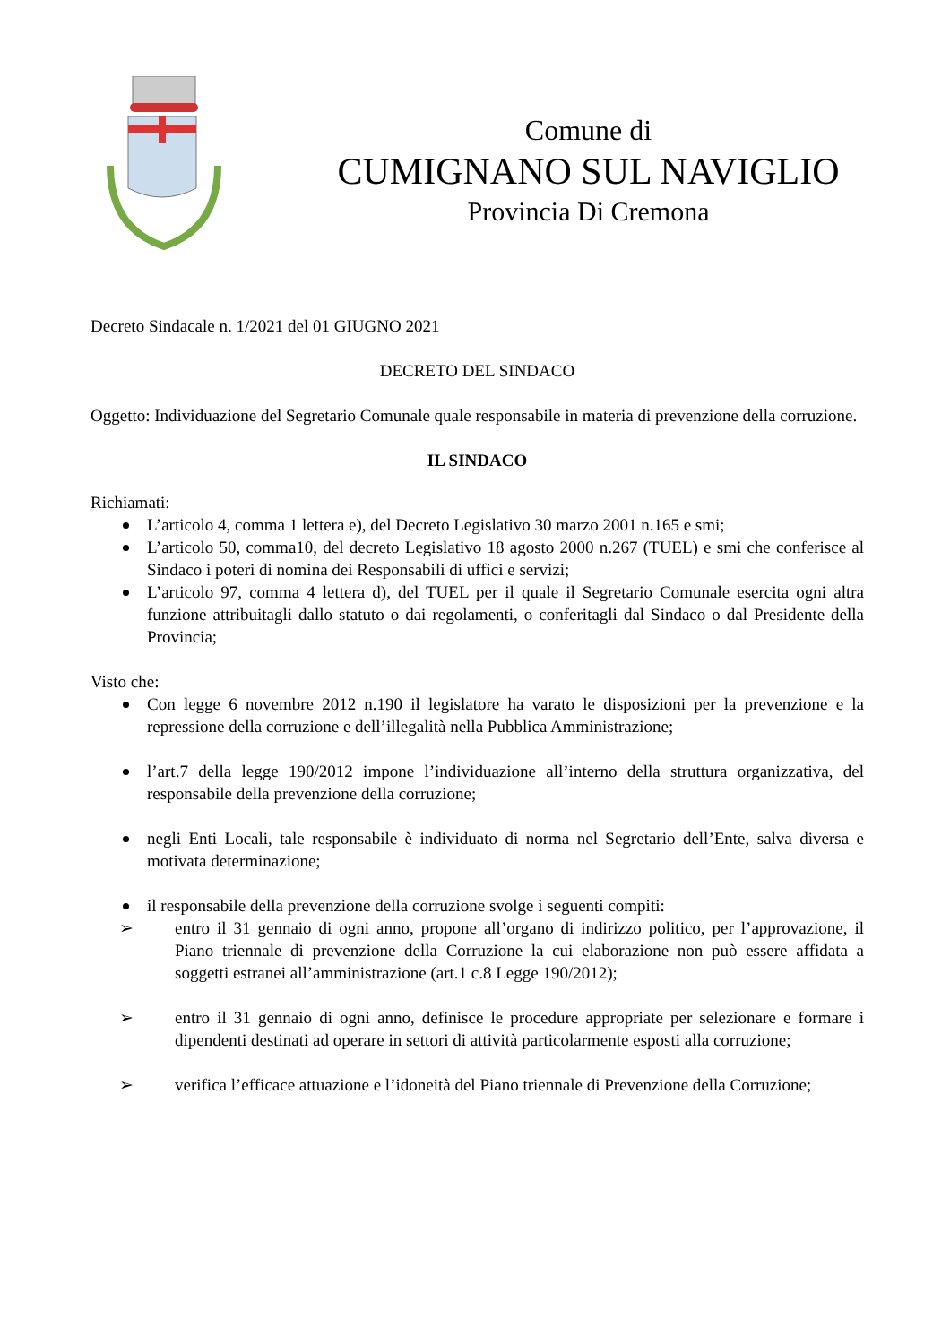Comune di
CUMIGNANO SUL NAVIGLIO
Provincia Di Cremona
Decreto Sindacale n. 1/2021 del 01 GIUGNO 2021
DECRETO DEL SINDACO
Oggetto: Individuazione del Segretario Comunale quale responsabile in materia di prevenzione della corruzione.
IL SINDACO
Richiamati:
L’articolo 4, comma 1 lettera e), del Decreto Legislativo 30 marzo 2001 n.165 e smi;
L’articolo 50, comma10, del decreto Legislativo 18 agosto 2000 n.267 (TUEL) e smi che conferisce al Sindaco i poteri di nomina dei Responsabili di uffici e servizi;
L’articolo 97, comma 4 lettera d), del TUEL per il quale il Segretario Comunale esercita ogni altra funzione attribuitagli dallo statuto o dai regolamenti, o conferitagli dal Sindaco o dal Presidente della Provincia;
Visto che:
Con legge 6 novembre 2012 n.190 il legislatore ha varato le disposizioni per la prevenzione e la repressione della corruzione e dell’illegalità nella Pubblica Amministrazione;
l’art.7 della legge 190/2012 impone l’individuazione all’interno della struttura organizzativa, del responsabile della prevenzione della corruzione;
negli Enti Locali, tale responsabile è individuato di norma nel Segretario dell’Ente, salva diversa e motivata determinazione;
il responsabile della prevenzione della corruzione svolge i seguenti compiti:
➢ entro il 31 gennaio di ogni anno, propone all’organo di indirizzo politico, per l’approvazione, il Piano triennale di prevenzione della Corruzione la cui elaborazione non può essere affidata a soggetti estranei all’amministrazione (art.1 c.8 Legge 190/2012);
➢ entro il 31 gennaio di ogni anno, definisce le procedure appropriate per selezionare e formare i dipendenti destinati ad operare in settori di attività particolarmente esposti alla corruzione;
➢ verifica l’efficace attuazione e l’idoneità del Piano triennale di Prevenzione della Corruzione;